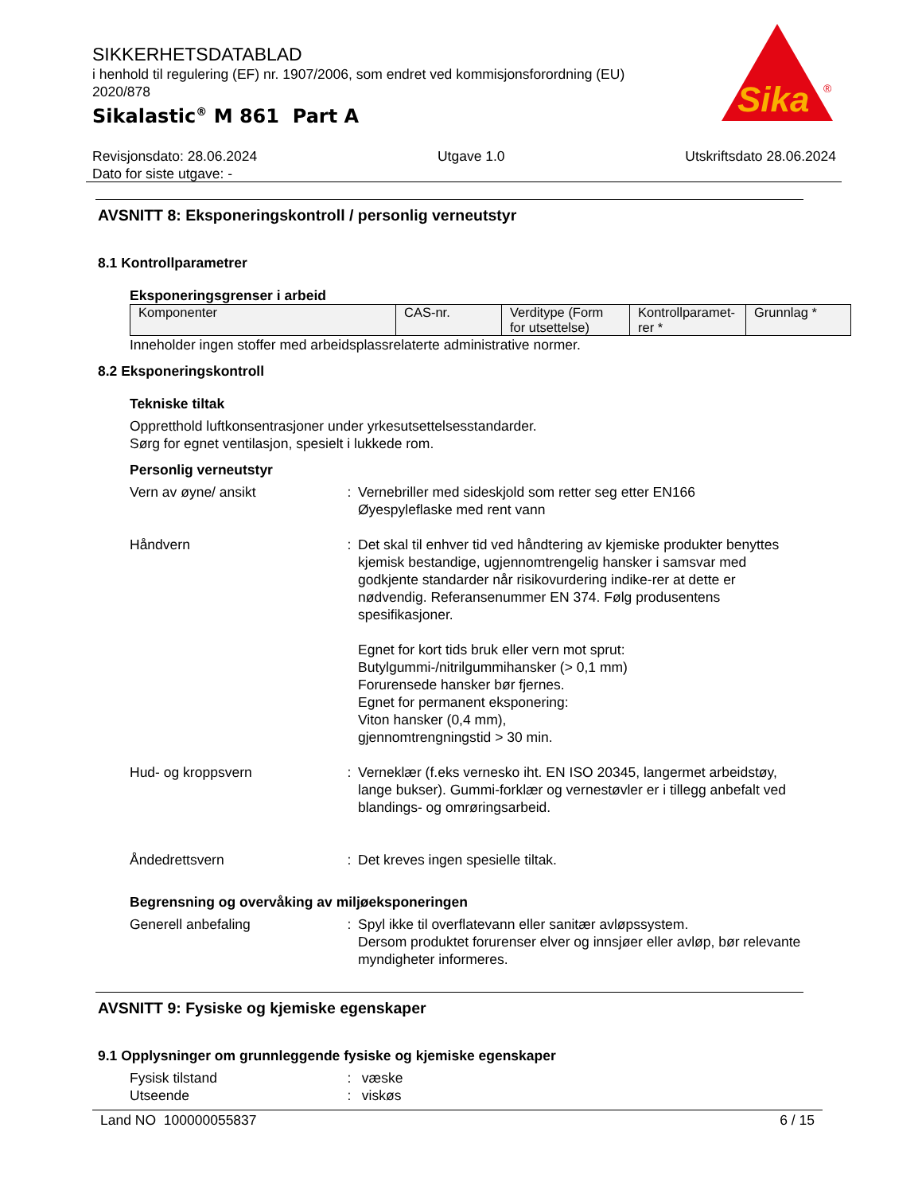SIKKERHETSDATABLAD
i henhold til regulering (EF) nr. 1907/2006, som endret ved kommisjonsforordning (EU) 2020/878
Sikalastic<sup>®</sup> M 861 Part A
Sika
®
Revisjonsdato: 28.06.2024 Utgave 1.0 Utskriftsdato 28.06.2024
Dato for siste utgave: -
AVSNITT 8: Eksponeringskontroll / personlig verneutstyr
8.1 Kontrollparametrer
Eksponeringsgrenser i arbeid
| Komponenter | CAS-nr. | Verditype (Form for utsettelse) | Kontrollparamet-rer * | Grunnlag * |
Inneholder ingen stoffer med arbeidsplassrelaterte administrative normer.
8.2 Eksponeringskontroll
Tekniske tiltak
Oppretthold luftkonsentrasjoner under yrkesutsettelsesstandarder.
Sørg for egnet ventilasjon, spesielt i lukkede rom.
Personlig verneutstyr
Vern av øyne/ ansikt : Vernebriller med sideskjold som retter seg etter EN166
Øyespyleflaske med rent vann
Håndvern : Det skal til enhver tid ved håndtering av kjemiske produkter benyttes kjemisk bestandige, ugjennomtrengelig hansker i samsvar med godkjente standarder når risikovurdering indike-rer at dette er nødvendig. Referansenummer EN 374. Følg produsentens spesifikasjoner.
Egnet for kort tids bruk eller vern mot sprut:
Butylgummi-/nitrilgummihansker (> 0,1 mm)
Forurensede hansker bør fjernes.
Egnet for permanent eksponering:
Viton hansker (0,4 mm),
gjennomtrengningstid > 30 min.
Hud- og kroppsvern : Verneklær (f.eks vernesko iht. EN ISO 20345, langermet arbeidstøy, lange bukser). Gummi-forklær og vernestøvler er i tillegg anbefalt ved blandings- og omrøringsarbeid.
Åndedrettsvern : Det kreves ingen spesielle tiltak.
Begrensning og overvåking av miljøeksponeringen
Generell anbefaling : Spyl ikke til overflatevann eller sanitær avløpssystem.
Dersom produktet forurenser elver og innsjøer eller avløp, bør relevante myndigheter informeres.
AVSNITT 9: Fysiske og kjemiske egenskaper
9.1 Opplysninger om grunnleggende fysiske og kjemiske egenskaper
Fysisk tilstand : væske
Utseende : viskøs
Land NO 100000055837 6 / 15